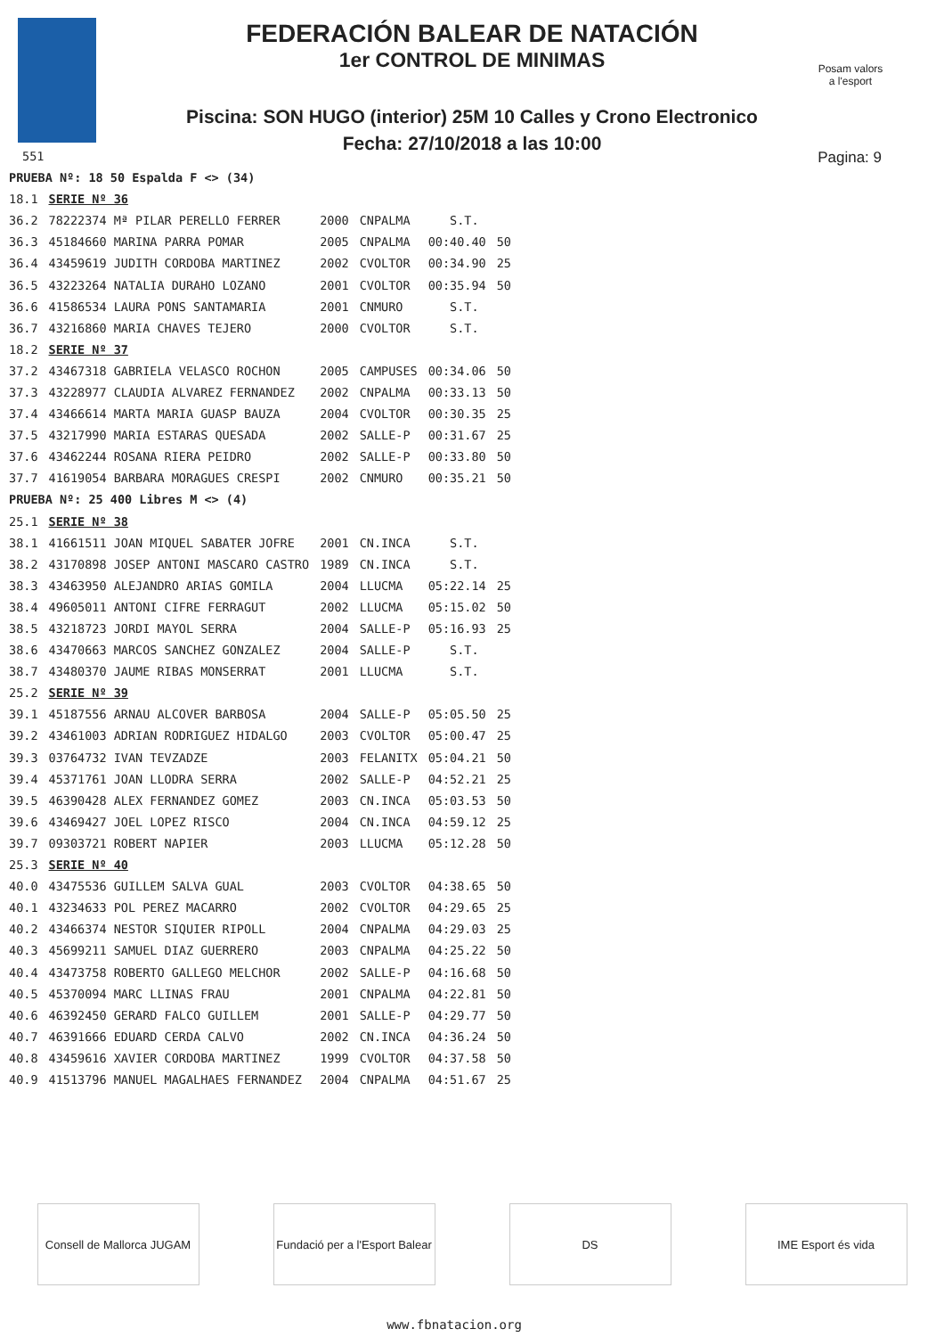Posam valors a l'esport
FEDERACIÓN BALEAR DE NATACIÓN
1er CONTROL DE MINIMAS
Piscina: SON HUGO (interior) 25M 10 Calles y Crono Electronico
Fecha: 27/10/2018 a las 10:00
551 Pagina: 9
| PRUEBA Nº: 18 50 Espalda F <> (34) | | | | | |
| 18.1 | SERIE Nº 36 | | | | |
| 36.2 | 78222374 Mª PILAR PERELLO FERRER | 2000 | CNPALMA | S.T. | |
| 36.3 | 45184660 MARINA PARRA POMAR | 2005 | CNPALMA | 00:40.40 | 50 |
| 36.4 | 43459619 JUDITH CORDOBA MARTINEZ | 2002 | CVOLTOR | 00:34.90 | 25 |
| 36.5 | 43223264 NATALIA DURAHO LOZANO | 2001 | CVOLTOR | 00:35.94 | 50 |
| 36.6 | 41586534 LAURA PONS SANTAMARIA | 2001 | CNMURO | S.T. | |
| 36.7 | 43216860 MARIA CHAVES TEJERO | 2000 | CVOLTOR | S.T. | |
| 18.2 | SERIE Nº 37 | | | | |
| 37.2 | 43467318 GABRIELA VELASCO ROCHON | 2005 | CAMPUSES | 00:34.06 | 50 |
| 37.3 | 43228977 CLAUDIA ALVAREZ FERNANDEZ | 2002 | CNPALMA | 00:33.13 | 50 |
| 37.4 | 43466614 MARTA MARIA GUASP BAUZA | 2004 | CVOLTOR | 00:30.35 | 25 |
| 37.5 | 43217990 MARIA ESTARAS QUESADA | 2002 | SALLE-P | 00:31.67 | 25 |
| 37.6 | 43462244 ROSANA RIERA PEIDRO | 2002 | SALLE-P | 00:33.80 | 50 |
| 37.7 | 41619054 BARBARA MORAGUES CRESPI | 2002 | CNMURO | 00:35.21 | 50 |
| PRUEBA Nº: 25 400 Libres M <> (4) | | | | | |
| 25.1 | SERIE Nº 38 | | | | |
| 38.1 | 41661511 JOAN MIQUEL SABATER JOFRE | 2001 | CN.INCA | S.T. | |
| 38.2 | 43170898 JOSEP ANTONI MASCARO CASTRO | 1989 | CN.INCA | S.T. | |
| 38.3 | 43463950 ALEJANDRO ARIAS GOMILA | 2004 | LLUCMA | 05:22.14 | 25 |
| 38.4 | 49605011 ANTONI CIFRE FERRAGUT | 2002 | LLUCMA | 05:15.02 | 50 |
| 38.5 | 43218723 JORDI MAYOL SERRA | 2004 | SALLE-P | 05:16.93 | 25 |
| 38.6 | 43470663 MARCOS SANCHEZ GONZALEZ | 2004 | SALLE-P | S.T. | |
| 38.7 | 43480370 JAUME RIBAS MONSERRAT | 2001 | LLUCMA | S.T. | |
| 25.2 | SERIE Nº 39 | | | | |
| 39.1 | 45187556 ARNAU ALCOVER BARBOSA | 2004 | SALLE-P | 05:05.50 | 25 |
| 39.2 | 43461003 ADRIAN RODRIGUEZ HIDALGO | 2003 | CVOLTOR | 05:00.47 | 25 |
| 39.3 | 03764732 IVAN TEVZADZE | 2003 | FELANITX | 05:04.21 | 50 |
| 39.4 | 45371761 JOAN LLODRA SERRA | 2002 | SALLE-P | 04:52.21 | 25 |
| 39.5 | 46390428 ALEX FERNANDEZ GOMEZ | 2003 | CN.INCA | 05:03.53 | 50 |
| 39.6 | 43469427 JOEL LOPEZ RISCO | 2004 | CN.INCA | 04:59.12 | 25 |
| 39.7 | 09303721 ROBERT NAPIER | 2003 | LLUCMA | 05:12.28 | 50 |
| 25.3 | SERIE Nº 40 | | | | |
| 40.0 | 43475536 GUILLEM SALVA GUAL | 2003 | CVOLTOR | 04:38.65 | 50 |
| 40.1 | 43234633 POL PEREZ MACARRO | 2002 | CVOLTOR | 04:29.65 | 25 |
| 40.2 | 43466374 NESTOR SIQUIER RIPOLL | 2004 | CNPALMA | 04:29.03 | 25 |
| 40.3 | 45699211 SAMUEL DIAZ GUERRERO | 2003 | CNPALMA | 04:25.22 | 50 |
| 40.4 | 43473758 ROBERTO GALLEGO MELCHOR | 2002 | SALLE-P | 04:16.68 | 50 |
| 40.5 | 45370094 MARC LLINAS FRAU | 2001 | CNPALMA | 04:22.81 | 50 |
| 40.6 | 46392450 GERARD FALCO GUILLEM | 2001 | SALLE-P | 04:29.77 | 50 |
| 40.7 | 46391666 EDUARD CERDA CALVO | 2002 | CN.INCA | 04:36.24 | 50 |
| 40.8 | 43459616 XAVIER CORDOBA MARTINEZ | 1999 | CVOLTOR | 04:37.58 | 50 |
| 40.9 | 41513796 MANUEL MAGALHAES FERNANDEZ | 2004 | CNPALMA | 04:51.67 | 25 |
Consell de Mallorca JUGAM
Fundació per a l'Esport Balear
DS IME Esport és vida
www.fbnatacion.org